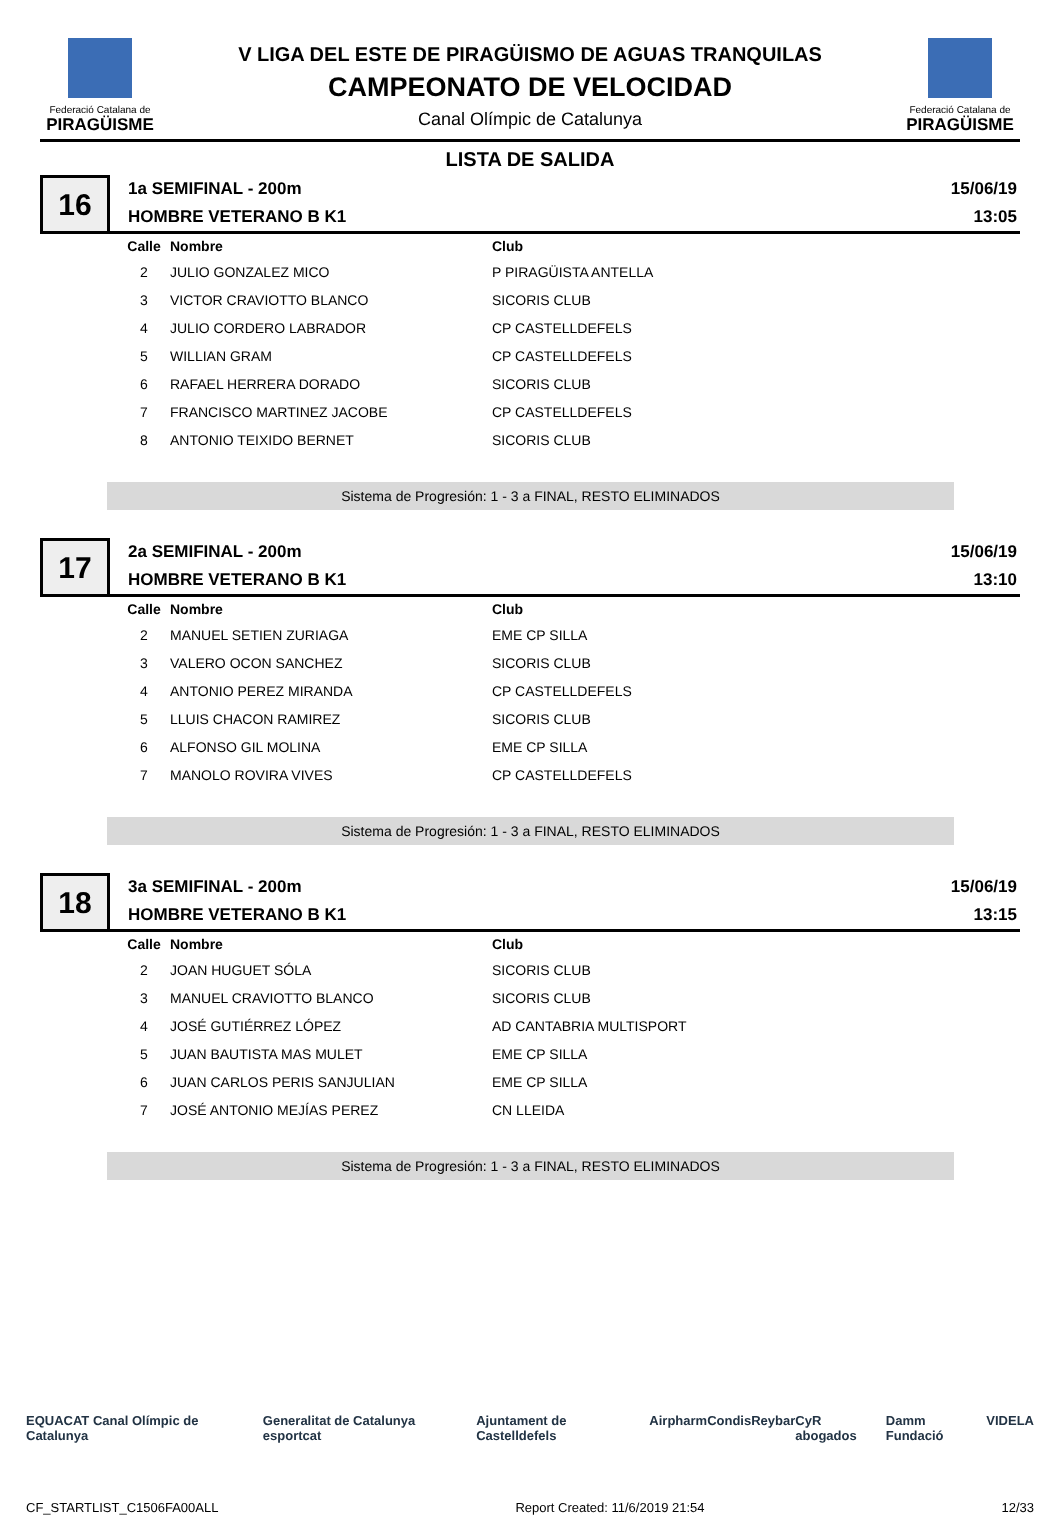Federació Catalana de
PIRAGÜISME
V LIGA DEL ESTE DE PIRAGÜISMO DE AGUAS TRANQUILAS
CAMPEONATO DE VELOCIDAD
Canal Olímpic de Catalunya
Federació Catalana de
PIRAGÜISME
LISTA DE SALIDA
16
1a SEMIFINAL - 200m
HOMBRE VETERANO B K1
15/06/19
13:05
| Calle | Nombre | Club |
| --- | --- | --- |
| 2 | JULIO GONZALEZ MICO | P PIRAGÜISTA ANTELLA |
| 3 | VICTOR CRAVIOTTO BLANCO | SICORIS CLUB |
| 4 | JULIO CORDERO LABRADOR | CP CASTELLDEFELS |
| 5 | WILLIAN GRAM | CP CASTELLDEFELS |
| 6 | RAFAEL HERRERA DORADO | SICORIS CLUB |
| 7 | FRANCISCO MARTINEZ JACOBE | CP CASTELLDEFELS |
| 8 | ANTONIO TEIXIDO BERNET | SICORIS CLUB |
Sistema de Progresión: 1 - 3 a FINAL, RESTO ELIMINADOS
17
2a SEMIFINAL - 200m
HOMBRE VETERANO B K1
15/06/19
13:10
| Calle | Nombre | Club |
| --- | --- | --- |
| 2 | MANUEL SETIEN ZURIAGA | EME CP SILLA |
| 3 | VALERO OCON SANCHEZ | SICORIS CLUB |
| 4 | ANTONIO PEREZ MIRANDA | CP CASTELLDEFELS |
| 5 | LLUIS CHACON RAMIREZ | SICORIS CLUB |
| 6 | ALFONSO GIL MOLINA | EME CP SILLA |
| 7 | MANOLO ROVIRA VIVES | CP CASTELLDEFELS |
Sistema de Progresión: 1 - 3 a FINAL, RESTO ELIMINADOS
18
3a SEMIFINAL - 200m
HOMBRE VETERANO B K1
15/06/19
13:15
| Calle | Nombre | Club |
| --- | --- | --- |
| 2 | JOAN HUGUET SÓLA | SICORIS CLUB |
| 3 | MANUEL CRAVIOTTO BLANCO | SICORIS CLUB |
| 4 | JOSÉ GUTIÉRREZ LÓPEZ | AD CANTABRIA MULTISPORT |
| 5 | JUAN BAUTISTA MAS MULET | EME CP SILLA |
| 6 | JUAN CARLOS PERIS SANJULIAN | EME CP SILLA |
| 7 | JOSÉ ANTONIO MEJÍAS PEREZ | CN LLEIDA |
Sistema de Progresión: 1 - 3 a FINAL, RESTO ELIMINADOS
EQUACAT Canal Olímpic de Catalunya Generalitat de Catalunya esportcat Ajuntament de Castelldefels Airpharm Condis Reybar CyR abogados Damm Fundació VIDELA
CF_STARTLIST_C1506FA00ALL Report Created: 11/6/2019 21:54 12/33